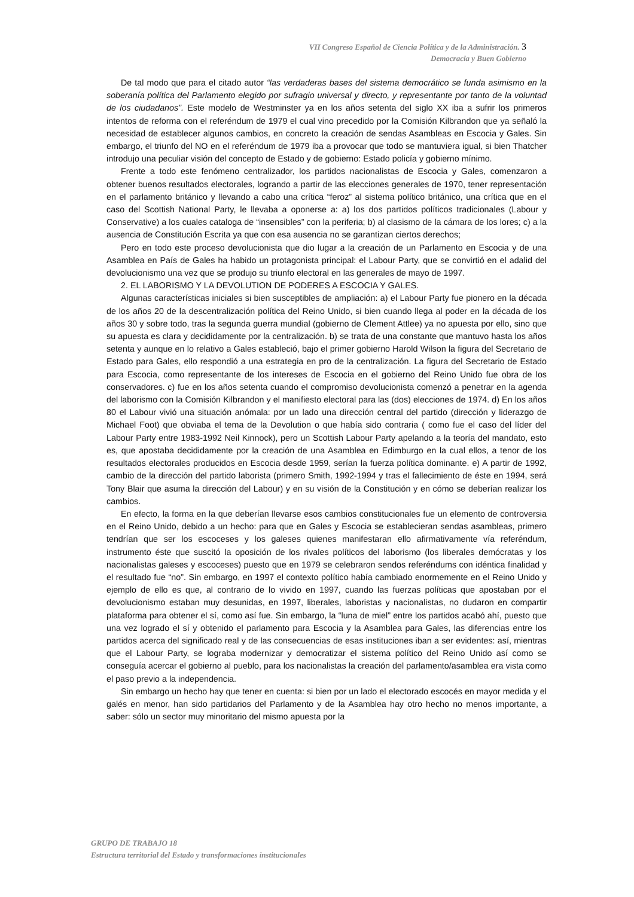VII Congreso Español de Ciencia Política y de la Administración. 3
Democracia y Buen Gobierno
De tal modo que para el citado autor “las verdaderas bases del sistema democrático se funda asimismo en la soberanía política del Parlamento elegido por sufragio universal y directo, y representante por tanto de la voluntad de los ciudadanos”. Este modelo de Westminster ya en los años setenta del siglo XX iba a sufrir los primeros intentos de reforma con el referéndum de 1979 el cual vino precedido por la Comisión Kilbrandon que ya señaló la necesidad de establecer algunos cambios, en concreto la creación de sendas Asambleas en Escocia y Gales. Sin embargo, el triunfo del NO en el referéndum de 1979 iba a provocar que todo se mantuviera igual, si bien Thatcher introdujo una peculiar visión del concepto de Estado y de gobierno: Estado policía y gobierno mínimo.
Frente a todo este fenómeno centralizador, los partidos nacionalistas de Escocia y Gales, comenzaron a obtener buenos resultados electorales, logrando a partir de las elecciones generales de 1970, tener representación en el parlamento británico y llevando a cabo una crítica “feroz” al sistema político británico, una crítica que en el caso del Scottish National Party, le llevaba a oponerse a: a) los dos partidos políticos tradicionales (Labour y Conservative) a los cuales cataloga de “insensibles” con la periferia; b) al clasismo de la cámara de los lores; c) a la ausencia de Constitución Escrita ya que con esa ausencia no se garantizan ciertos derechos;
Pero en todo este proceso devolucionista que dio lugar a la creación de un Parlamento en Escocia y de una Asamblea en País de Gales ha habido un protagonista principal: el Labour Party, que se convirtió en el adalid del devolucionismo una vez que se produjo su triunfo electoral en las generales de mayo de 1997.
2. EL LABORISMO Y LA DEVOLUTION DE PODERES A ESCOCIA Y GALES.
Algunas características iniciales si bien susceptibles de ampliación: a) el Labour Party fue pionero en la década de los años 20 de la descentralización política del Reino Unido, si bien cuando llega al poder en la década de los años 30 y sobre todo, tras la segunda guerra mundial (gobierno de Clement Attlee) ya no apuesta por ello, sino que su apuesta es clara y decididamente por la centralización. b) se trata de una constante que mantuvo hasta los años setenta y aunque en lo relativo a Gales estableció, bajo el primer gobierno Harold Wilson la figura del Secretario de Estado para Gales, ello respondió a una estrategia en pro de la centralización. La figura del Secretario de Estado para Escocia, como representante de los intereses de Escocia en el gobierno del Reino Unido fue obra de los conservadores. c) fue en los años setenta cuando el compromiso devolucionista comenzó a penetrar en la agenda del laborismo con la Comisión Kilbrandon y el manifiesto electoral para las (dos) elecciones de 1974. d) En los años 80 el Labour vivió una situación anómala: por un lado una dirección central del partido (dirección y liderazgo de Michael Foot) que obviaba el tema de la Devolution o que había sido contraria ( como fue el caso del líder del Labour Party entre 1983-1992 Neil Kinnock), pero un Scottish Labour Party apelando a la teoría del mandato, esto es, que apostaba decididamente por la creación de una Asamblea en Edimburgo en la cual ellos, a tenor de los resultados electorales producidos en Escocia desde 1959, serían la fuerza política dominante. e) A partir de 1992, cambio de la dirección del partido laborista (primero Smith, 1992-1994 y tras el fallecimiento de éste en 1994, será Tony Blair que asuma la dirección del Labour) y en su visión de la Constitución y en cómo se deberían realizar los cambios.
En efecto, la forma en la que deberían llevarse esos cambios constitucionales fue un elemento de controversia en el Reino Unido, debido a un hecho: para que en Gales y Escocia se establecieran sendas asambleas, primero tendrían que ser los escoceses y los galeses quienes manifestaran ello afirmativamente vía referéndum, instrumento éste que suscitó la oposición de los rivales políticos del laborismo (los liberales demócratas y los nacionalistas galeses y escoceses) puesto que en 1979 se celebraron sendos referéndums con idéntica finalidad y el resultado fue “no”. Sin embargo, en 1997 el contexto político había cambiado enormemente en el Reino Unido y ejemplo de ello es que, al contrario de lo vivido en 1997, cuando las fuerzas políticas que apostaban por el devolucionismo estaban muy desunidas, en 1997, liberales, laboristas y nacionalistas, no dudaron en compartir plataforma para obtener el sí, como así fue. Sin embargo, la “luna de miel” entre los partidos acabó ahí, puesto que una vez logrado el sí y obtenido el parlamento para Escocia y la Asamblea para Gales, las diferencias entre los partidos acerca del significado real y de las consecuencias de esas instituciones iban a ser evidentes: así, mientras que el Labour Party, se lograba modernizar y democratizar el sistema político del Reino Unido así como se conseguía acercar el gobierno al pueblo, para los nacionalistas la creación del parlamento/asamblea era vista como el paso previo a la independencia.
Sin embargo un hecho hay que tener en cuenta: si bien por un lado el electorado escocés en mayor medida y el galés en menor, han sido partidarios del Parlamento y de la Asamblea hay otro hecho no menos importante, a saber: sólo un sector muy minoritario del mismo apuesta por la
GRUPO DE TRABAJO 18
Estructura territorial del Estado y transformaciones institucionales